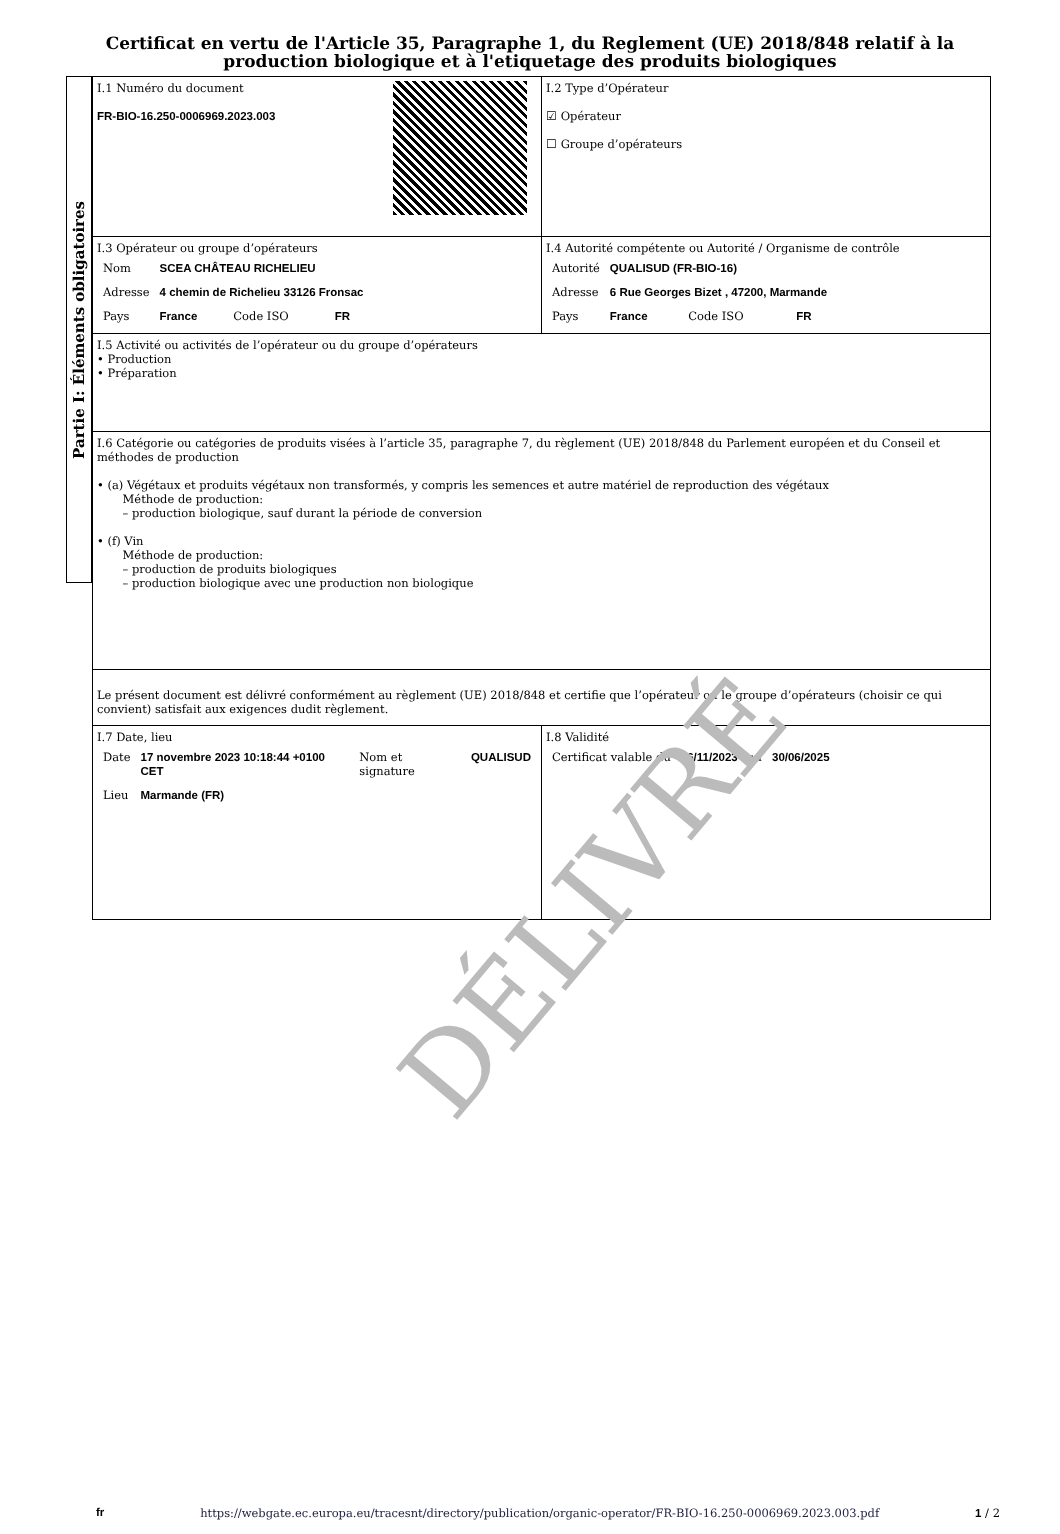Certificat en vertu de l'Article 35, Paragraphe 1, du Reglement (UE) 2018/848 relatif à la production biologique et à l'etiquetage des produits biologiques
Partie I: Éléments obligatoires
| I.1 Numéro du document FR-BIO-16.250-0006969.2023.003 | I.2 Type d’Opérateur ☑ Opérateur ☐ Groupe d’opérateurs |
| I.3 Opérateur ou groupe d’opérateurs / Nom / SCEA CHÂTEAU RICHELIEU / / / / Adresse / 4 chemin de Richelieu 33126 Fronsac / / / / Pays / France / Code ISO / FR / | I.4 Autorité compétente ou Autorité / Organisme de contrôle / Autorité / QUALISUD (FR-BIO-16) / / / / Adresse / 6 Rue Georges Bizet , 47200, Marmande / / / / Pays / France / Code ISO / FR / |
| I.5 Activité ou activités de l’opérateur ou du groupe d’opérateurs • Production • Préparation | |
| I.6 Catégorie ou catégories de produits visées à l’article 35, paragraphe 7, du règlement (UE) 2018/848 du Parlement européen et du Conseil et méthodes de production • (a) Végétaux et produits végétaux non transformés, y compris les semences et autre matériel de reproduction des végétaux Méthode de production: – production biologique, sauf durant la période de conversion • (f) Vin Méthode de production: – production de produits biologiques – production biologique avec une production non biologique | |
| Le présent document est délivré conformément au règlement (UE) 2018/848 et certifie que l’opérateur ou le groupe d’opérateurs (choisir ce qui convient) satisfait aux exigences dudit règlement. | |
| I.7 Date, lieu / Date / 17 novembre 2023 10:18:44 +0100 CET / Nom et signature / QUALISUD / / Lieu / Marmande (FR) / / / | I.8 Validité / Certificat valable du / 06/11/2023 / au / 30/06/2025 / |
DÉLIVRÉ
fr https://webgate.ec.europa.eu/tracesnt/directory/publication/organic-operator/FR-BIO-16.250-0006969.2023.003.pdf 1 / 2